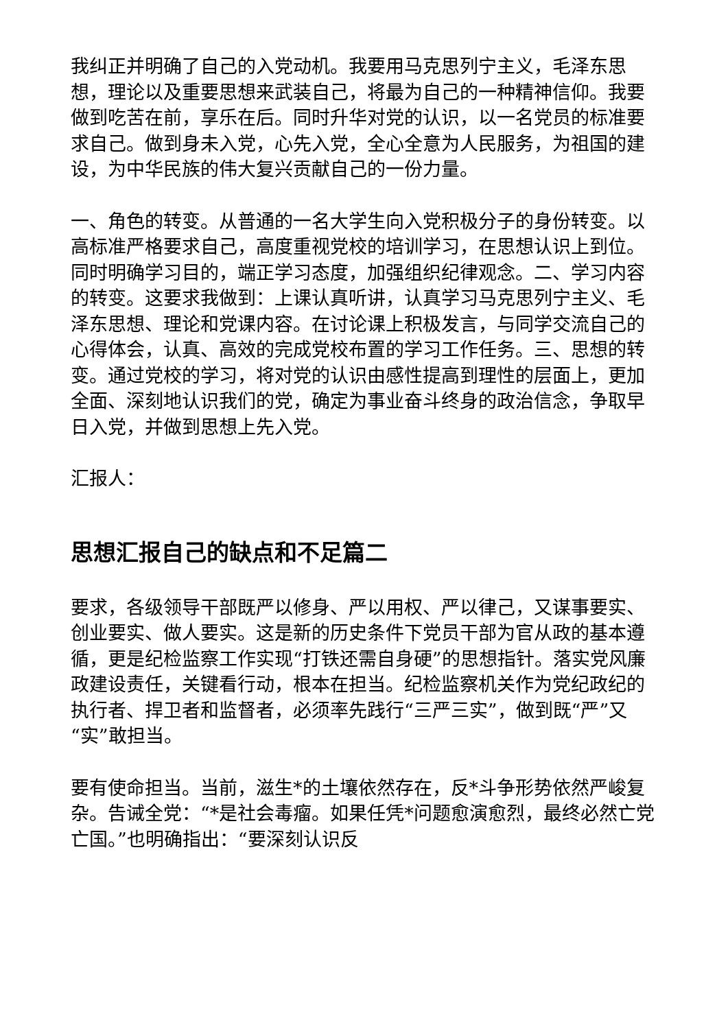我纠正并明确了自己的入党动机。我要用马克思列宁主义，毛泽东思想，理论以及重要思想来武装自己，将最为自己的一种精神信仰。我要做到吃苦在前，享乐在后。同时升华对党的认识，以一名党员的标准要求自己。做到身未入党，心先入党，全心全意为人民服务，为祖国的建设，为中华民族的伟大复兴贡献自己的一份力量。
一、角色的转变。从普通的一名大学生向入党积极分子的身份转变。以高标准严格要求自己，高度重视党校的培训学习，在思想认识上到位。同时明确学习目的，端正学习态度，加强组织纪律观念。二、学习内容的转变。这要求我做到：上课认真听讲，认真学习马克思列宁主义、毛泽东思想、理论和党课内容。在讨论课上积极发言，与同学交流自己的心得体会，认真、高效的完成党校布置的学习工作任务。三、思想的转变。通过党校的学习，将对党的认识由感性提高到理性的层面上，更加全面、深刻地认识我们的党，确定为事业奋斗终身的政治信念，争取早日入党，并做到思想上先入党。
汇报人：
思想汇报自己的缺点和不足篇二
要求，各级领导干部既严以修身、严以用权、严以律己，又谋事要实、创业要实、做人要实。这是新的历史条件下党员干部为官从政的基本遵循，更是纪检监察工作实现“打铁还需自身硬”的思想指针。落实党风廉政建设责任，关键看行动，根本在担当。纪检监察机关作为党纪政纪的执行者、捍卫者和监督者，必须率先践行“三严三实”，做到既“严”又“实”敢担当。
要有使命担当。当前，滋生*的土壤依然存在，反*斗争形势依然严峻复杂。告诫全党：“*是社会毒瘤。如果任凭*问题愈演愈烈，最终必然亡党亡国。”也明确指出：“要深刻认识反